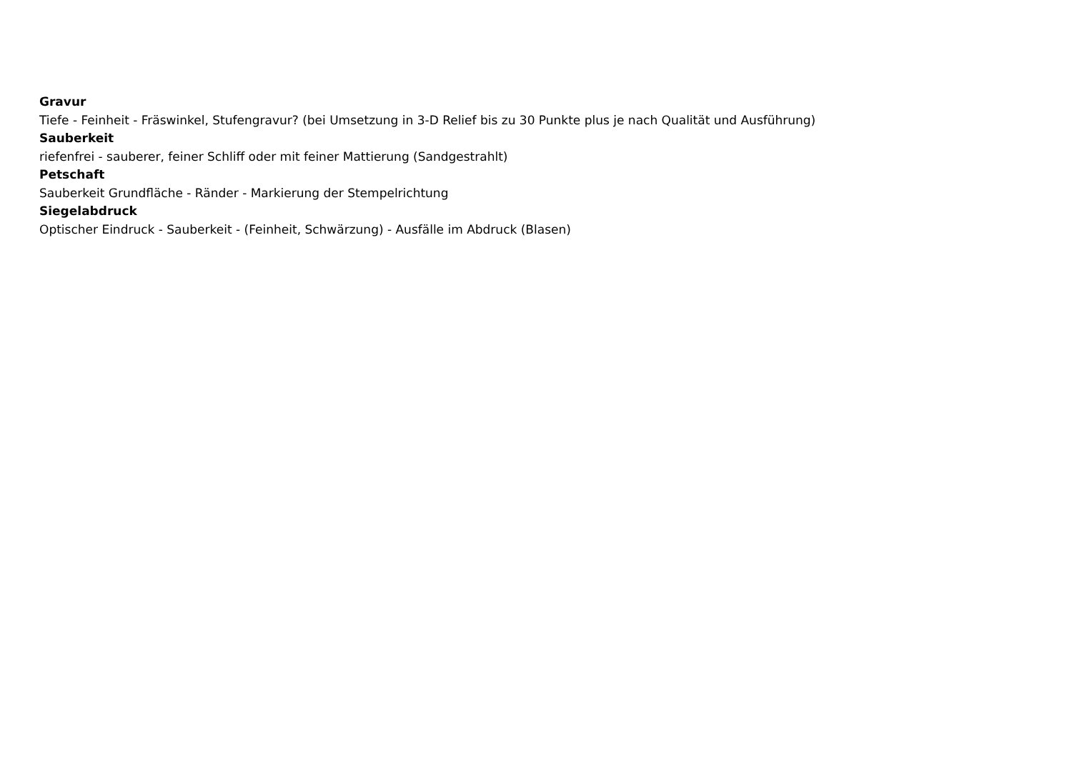Gravur
Tiefe - Feinheit - Fräswinkel, Stufengravur? (bei Umsetzung in 3-D Relief bis zu 30 Punkte plus je nach Qualität und Ausführung)
Sauberkeit
riefenfrei - sauberer, feiner Schliff oder mit feiner Mattierung (Sandgestrahlt)
Petschaft
Sauberkeit Grundfläche - Ränder - Markierung der Stempelrichtung
Siegelabdruck
Optischer Eindruck - Sauberkeit - (Feinheit, Schwärzung) - Ausfälle im Abdruck (Blasen)